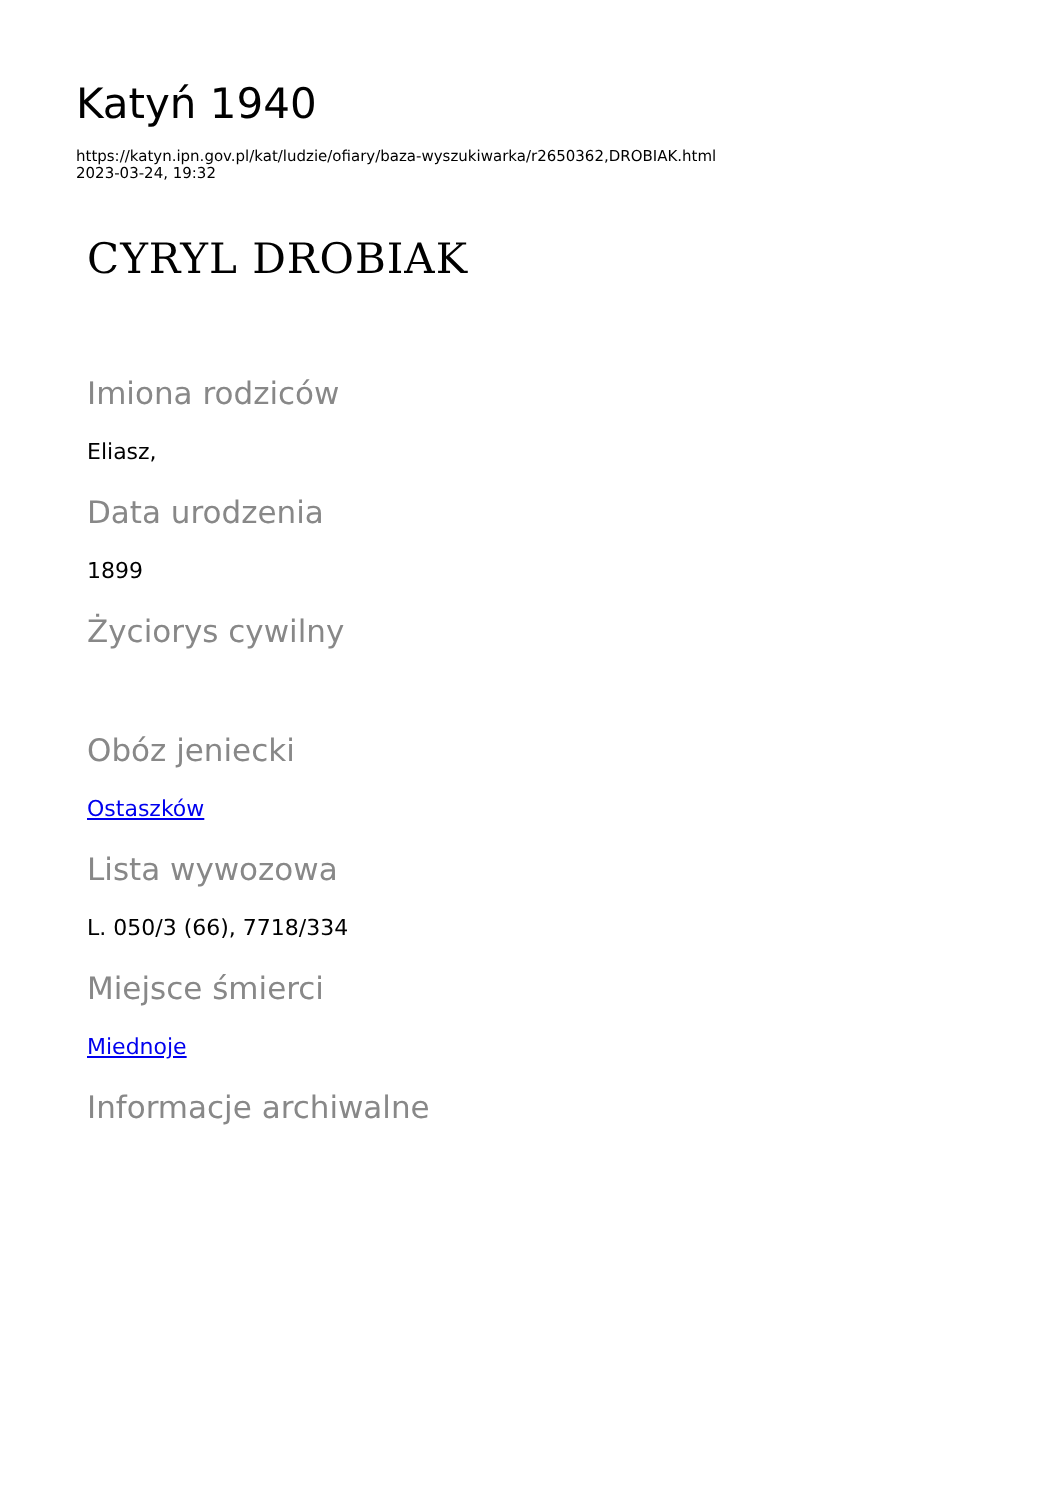Katyń 1940
https://katyn.ipn.gov.pl/kat/ludzie/ofiary/baza-wyszukiwarka/r2650362,DROBIAK.html
2023-03-24, 19:32
CYRYL DROBIAK
Imiona rodziców
Eliasz,
Data urodzenia
1899
Życiorys cywilny
Obóz jeniecki
Ostaszków
Lista wywozowa
L. 050/3 (66), 7718/334
Miejsce śmierci
Miednoje
Informacje archiwalne